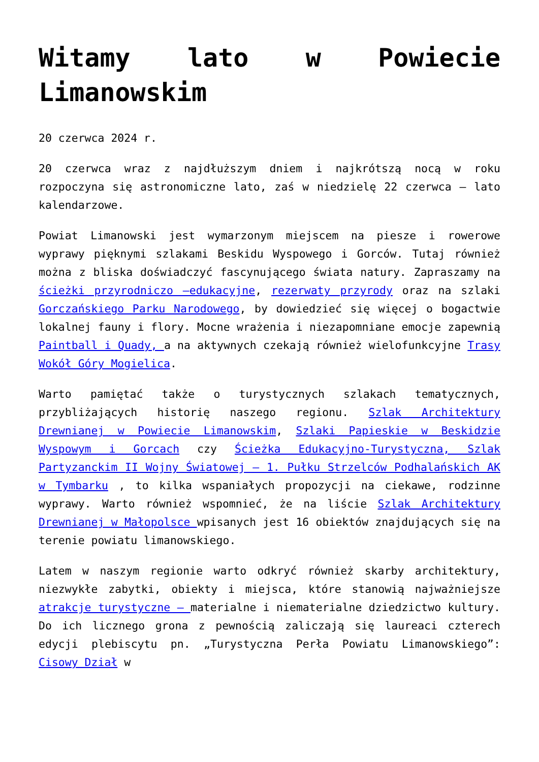Witamy lato w Powiecie Limanowskim
20 czerwca 2024 r.
20 czerwca wraz z najdłuższym dniem i najkrótszą nocą w roku rozpoczyna się astronomiczne lato, zaś w niedzielę 22 czerwca – lato kalendarzowe.
Powiat Limanowski jest wymarzonym miejscem na piesze i rowerowe wyprawy pięknymi szlakami Beskidu Wyspowego i Gorców. Tutaj również można z bliska doświadczyć fascynującego świata natury. Zapraszamy na ścieżki przyrodniczo –edukacyjne, rezerwaty przyrody oraz na szlaki Gorczańskiego Parku Narodowego, by dowiedzieć się więcej o bogactwie lokalnej fauny i flory. Mocne wrażenia i niezapomniane emocje zapewnią Paintball i Quady, a na aktywnych czekają również wielofunkcyjne Trasy Wokół Góry Mogielica.
Warto pamiętać także o turystycznych szlakach tematycznych, przybliżających historię naszego regionu. Szlak Architektury Drewnianej w Powiecie Limanowskim, Szlaki Papieskie w Beskidzie Wyspowym i Gorcach czy Ścieżka Edukacyjno-Turystyczna, Szlak Partyzanckim II Wojny Światowej – 1. Pułku Strzelców Podhalańskich AK w Tymbarku , to kilka wspaniałych propozycji na ciekawe, rodzinne wyprawy. Warto również wspomnieć, że na liście Szlak Architektury Drewnianej w Małopolsce wpisanych jest 16 obiektów znajdujących się na terenie powiatu limanowskiego.
Latem w naszym regionie warto odkryć również skarby architektury, niezwykłe zabytki, obiekty i miejsca, które stanowią najważniejsze atrakcje turystyczne – materialne i niematerialne dziedzictwo kultury. Do ich licznego grona z pewnością zaliczają się laureaci czterech edycji plebiscytu pn. „Turystyczna Perła Powiatu Limanowskiego”: Cisowy Dział w